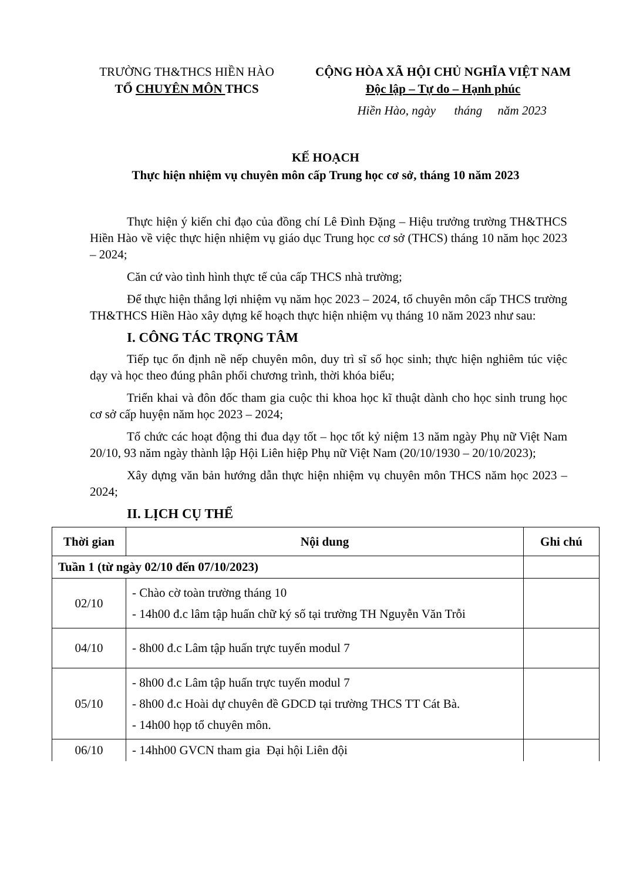TRƯỜNG TH&THCS HIỀN HÀO
TỔ CHUYÊN MÔN THCS
CỘNG HÒA XÃ HỘI CHỦ NGHĨA VIỆT NAM
Độc lập – Tự do – Hạnh phúc
Hiền Hào, ngày tháng năm 2023
KẾ HOẠCH
Thực hiện nhiệm vụ chuyên môn cấp Trung học cơ sở, tháng 10 năm 2023
Thực hiện ý kiến chỉ đạo của đồng chí Lê Đình Đặng – Hiệu trưởng trường TH&THCS Hiền Hào về việc thực hiện nhiệm vụ giáo dục Trung học cơ sở (THCS) tháng 10 năm học 2023 – 2024;
Căn cứ vào tình hình thực tế của cấp THCS nhà trường;
Để thực hiện thắng lợi nhiệm vụ năm học 2023 – 2024, tổ chuyên môn cấp THCS trường TH&THCS Hiền Hào xây dựng kế hoạch thực hiện nhiệm vụ tháng 10 năm 2023 như sau:
I. CÔNG TÁC TRỌNG TÂM
Tiếp tục ổn định nề nếp chuyên môn, duy trì sĩ số học sinh; thực hiện nghiêm túc việc dạy và học theo đúng phân phối chương trình, thời khóa biểu;
Triển khai và đôn đốc tham gia cuộc thi khoa học kĩ thuật dành cho học sinh trung học cơ sở cấp huyện năm học 2023 – 2024;
Tổ chức các hoạt động thi đua dạy tốt – học tốt kỷ niệm 13 năm ngày Phụ nữ Việt Nam 20/10, 93 năm ngày thành lập Hội Liên hiệp Phụ nữ Việt Nam (20/10/1930 – 20/10/2023);
Xây dựng văn bản hướng dẫn thực hiện nhiệm vụ chuyên môn THCS năm học 2023 – 2024;
II. LỊCH CỤ THỂ
| Thời gian | Nội dung | Ghi chú |
| --- | --- | --- |
| Tuần 1 (từ ngày 02/10 đến 07/10/2023) | | |
| 02/10 | - Chào cờ toàn trường tháng 10 - 14h00 đ.c lâm tập huấn chữ ký số tại trường TH Nguyễn Văn Trỗi | |
| 04/10 | - 8h00 đ.c Lâm tập huấn trực tuyến modul 7 | |
| 05/10 | - 8h00 đ.c Lâm tập huấn trực tuyến modul 7 - 8h00 đ.c Hoài dự chuyên đề GDCD tại trường THCS TT Cát Bà. - 14h00 họp tổ chuyên môn. | |
| 06/10 | - 14hh00 GVCN tham gia Đại hội Liên đội | |